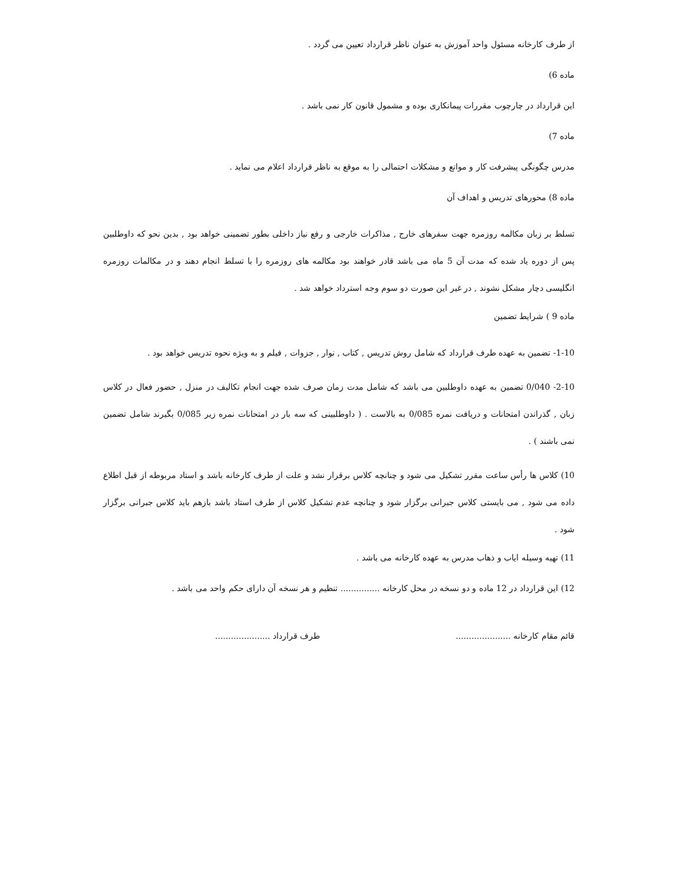از طرف کارخانه مسئول واحد آموزش به عنوان ناظر قرارداد تعیین می گردد .
ماده 6)
این قرارداد در چارچوب مقررات پیمانکاری بوده و مشمول قانون کار نمی باشد .
ماده 7)
مدرس چگونگی پیشرفت کار و موانع و مشکلات احتمالی را به موقع به ناظر قرارداد اعلام می نماید .
ماده 8) محورهای تدریس و اهداف آن
تسلط بر زبان مکالمه روزمره جهت سفرهای خارج , مذاکرات خارجی و رفع نیاز داخلی بطور تضمینی خواهد بود , بدین نحو که داوطلبین پس از دوره یاد شده که مدت آن 5 ماه می باشد قادر خواهند بود مکالمه های روزمره را با تسلط انجام دهند و در مکالمات روزمره انگلیسی دچار مشکل نشوند , در غیر این صورت دو سوم وجه استرداد خواهد شد .
ماده 9 ) شرایط تضمین
1-10- تضمین به عهده طرف قرارداد که شامل روش تدریس , کتاب , نوار , جزوات , فیلم و به ویژه نحوه تدریس خواهد بود .
2-10- 0/040 تضمین به عهده داوطلبین می باشد که شامل مدت زمان صرف شده جهت انجام تکالیف در منزل , حضور فعال در کلاس زبان , گذراندن امتحانات و دریافت نمره 0/085 به بالاست . ( داوطلبینی که سه بار در امتحانات نمره زیر 0/085 بگیرند شامل تضمین نمی باشند ) .
10) کلاس ها رأس ساعت مقرر تشکیل می شود و چنانچه کلاس برقرار نشد و علت از طرف کارخانه باشد و استاد مربوطه از قبل اطلاع داده می شود , می بایستی کلاس جبرانی برگزار شود و چنانچه عدم تشکیل کلاس از طرف استاد باشد بازهم باید کلاس جبرانی برگزار شود .
11) تهیه وسیله ایاب و ذهاب مدرس به عهده کارخانه می باشد .
12) این قرارداد در 12 ماده و دو نسخه در محل کارخانه ............... تنظیم و هر نسخه آن دارای حکم واحد می باشد .
قائم مقام کارخانه ..................... طرف قرارداد .....................